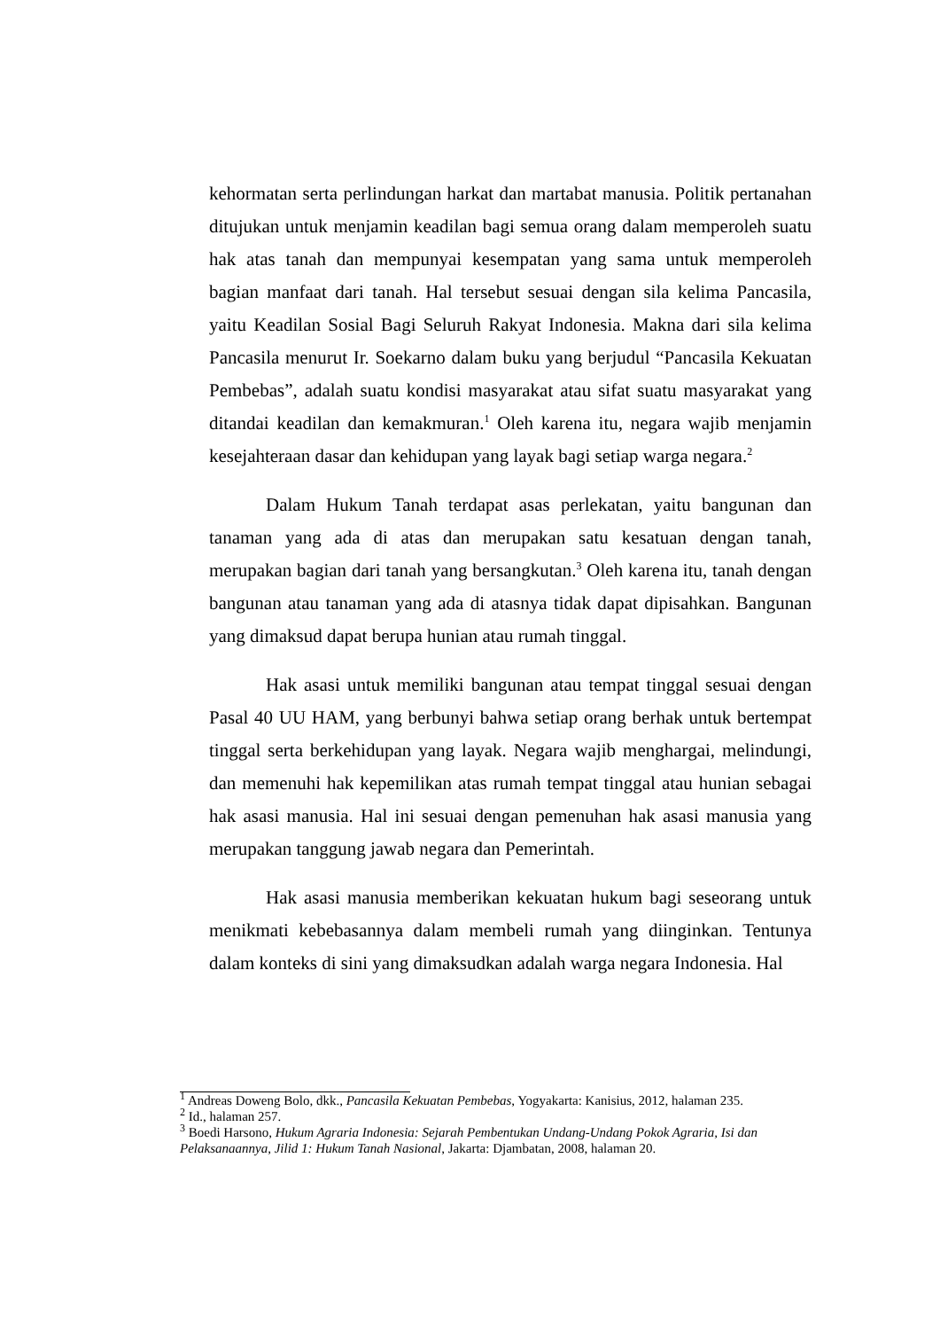kehormatan serta perlindungan harkat dan martabat manusia. Politik pertanahan ditujukan untuk menjamin keadilan bagi semua orang dalam memperoleh suatu hak atas tanah dan mempunyai kesempatan yang sama untuk memperoleh bagian manfaat dari tanah. Hal tersebut sesuai dengan sila kelima Pancasila, yaitu Keadilan Sosial Bagi Seluruh Rakyat Indonesia. Makna dari sila kelima Pancasila menurut Ir. Soekarno dalam buku yang berjudul “Pancasila Kekuatan Pembebas”, adalah suatu kondisi masyarakat atau sifat suatu masyarakat yang ditandai keadilan dan kemakmuran.<sup>1</sup> Oleh karena itu, negara wajib menjamin kesejahteraan dasar dan kehidupan yang layak bagi setiap warga negara.<sup>2</sup>
Dalam Hukum Tanah terdapat asas perlekatan, yaitu bangunan dan tanaman yang ada di atas dan merupakan satu kesatuan dengan tanah, merupakan bagian dari tanah yang bersangkutan.<sup>3</sup> Oleh karena itu, tanah dengan bangunan atau tanaman yang ada di atasnya tidak dapat dipisahkan. Bangunan yang dimaksud dapat berupa hunian atau rumah tinggal.
Hak asasi untuk memiliki bangunan atau tempat tinggal sesuai dengan Pasal 40 UU HAM, yang berbunyi bahwa setiap orang berhak untuk bertempat tinggal serta berkehidupan yang layak. Negara wajib menghargai, melindungi, dan memenuhi hak kepemilikan atas rumah tempat tinggal atau hunian sebagai hak asasi manusia. Hal ini sesuai dengan pemenuhan hak asasi manusia yang merupakan tanggung jawab negara dan Pemerintah.
Hak asasi manusia memberikan kekuatan hukum bagi seseorang untuk menikmati kebebasannya dalam membeli rumah yang diinginkan. Tentunya dalam konteks di sini yang dimaksudkan adalah warga negara Indonesia. Hal
<sup>1</sup> Andreas Doweng Bolo, dkk., Pancasila Kekuatan Pembebas, Yogyakarta: Kanisius, 2012, halaman 235.
<sup>2</sup> Id., halaman 257.
<sup>3</sup> Boedi Harsono, Hukum Agraria Indonesia: Sejarah Pembentukan Undang-Undang Pokok Agraria, Isi dan Pelaksanaannya, Jilid 1: Hukum Tanah Nasional, Jakarta: Djambatan, 2008, halaman 20.